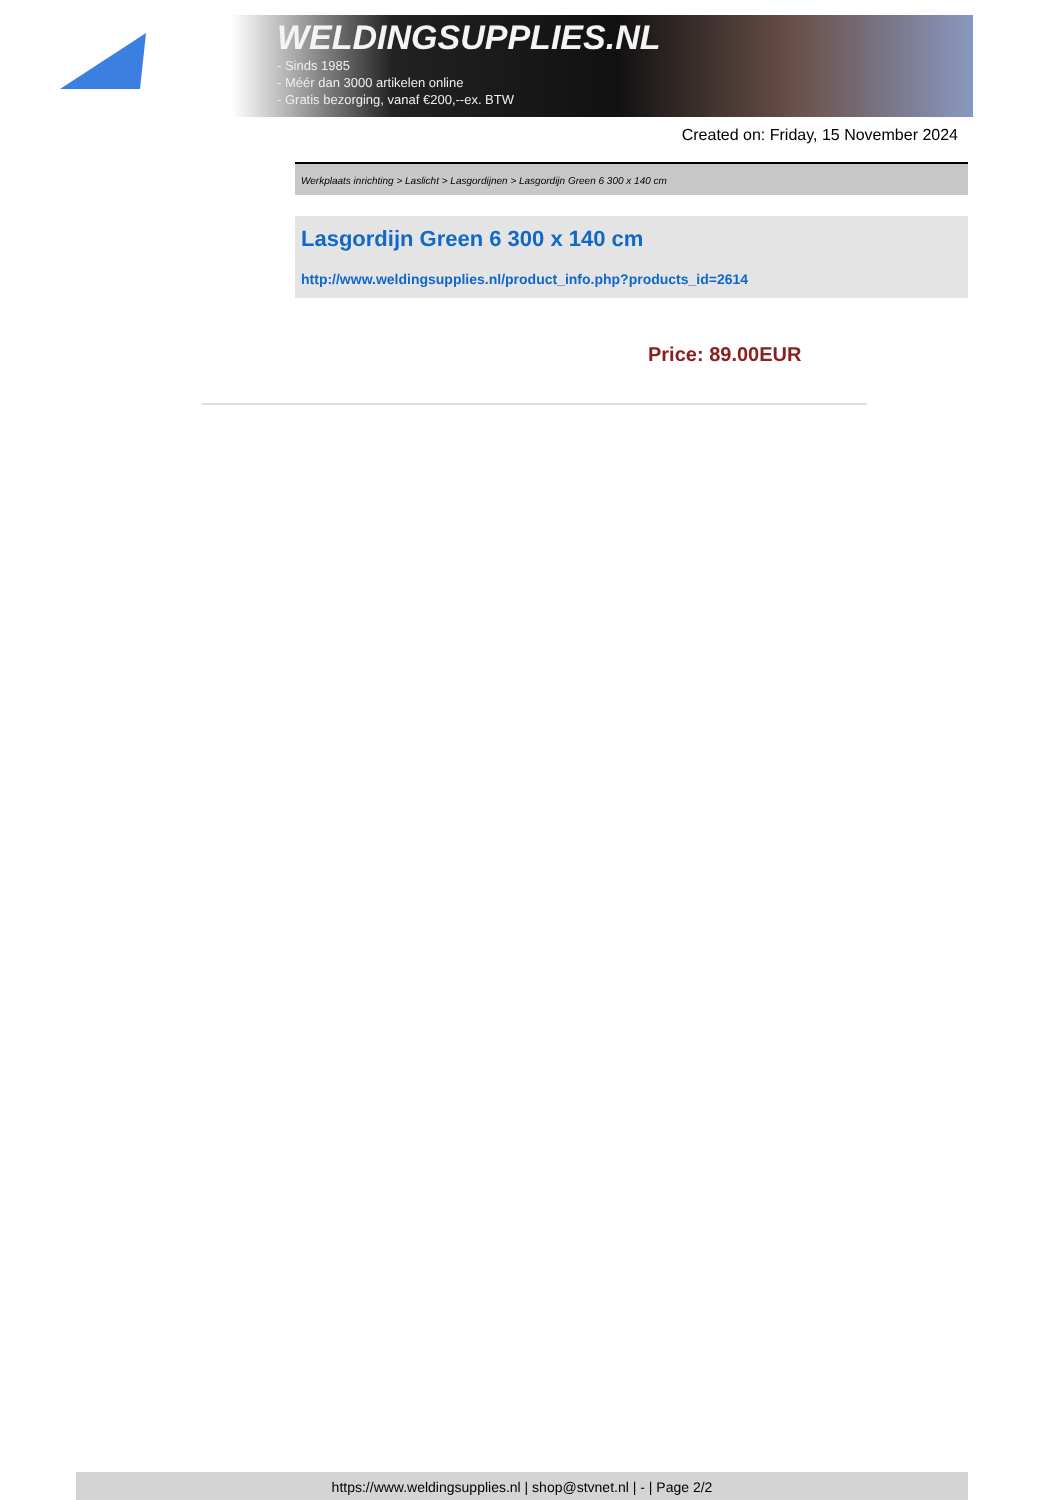WELDINGSUPPLIES.NL
- Sinds 1985
- Méér dan 3000 artikelen online
- Gratis bezorging, vanaf €200,--ex. BTW
Created on: Friday, 15 November 2024
Werkplaats inrichting > Laslicht > Lasgordijnen > Lasgordijn Green 6 300 x 140 cm
Lasgordijn Green 6 300 x 140 cm
http://www.weldingsupplies.nl/product_info.php?products_id=2614
Price: 89.00EUR
https://www.weldingsupplies.nl | shop@stvnet.nl | - | Page 2/2